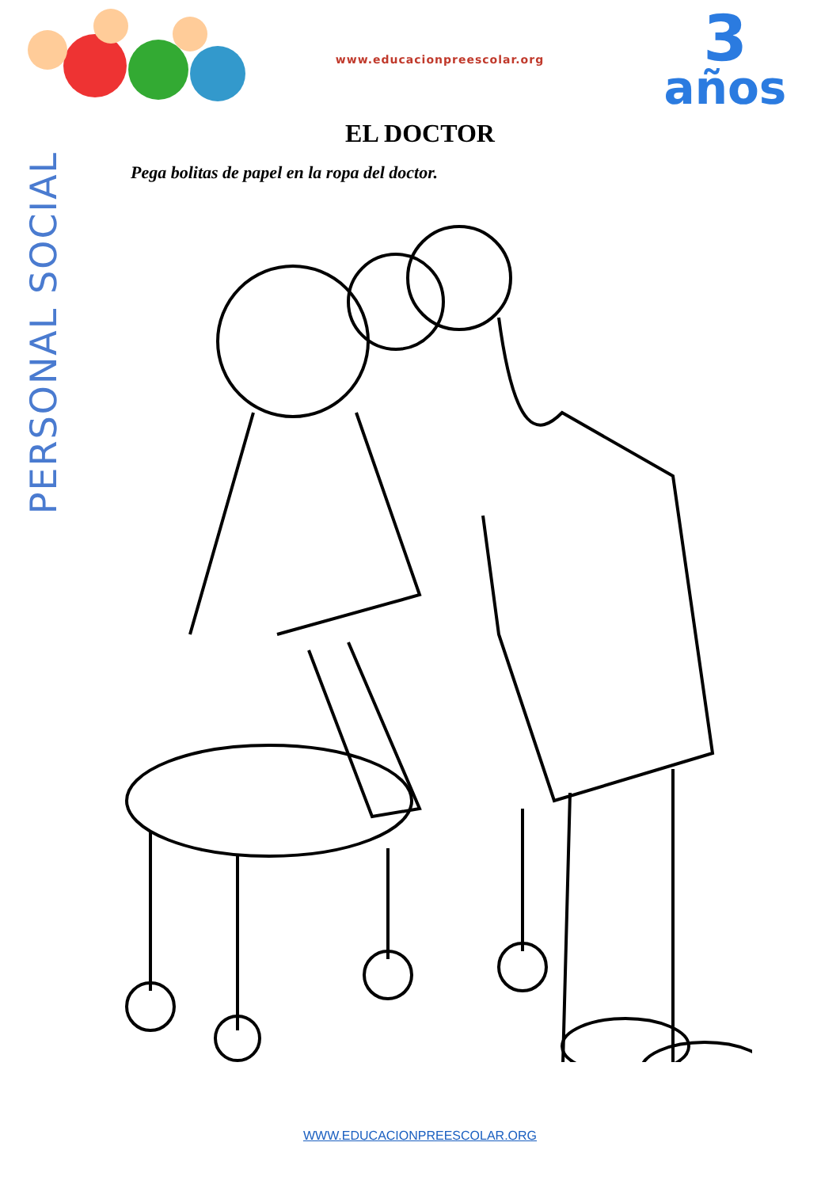www.educacionpreescolar.org
3
años
PERSONAL SOCIAL
EL DOCTOR
Pega bolitas de papel en la ropa del doctor.
WWW.EDUCACIONPREESCOLAR.ORG